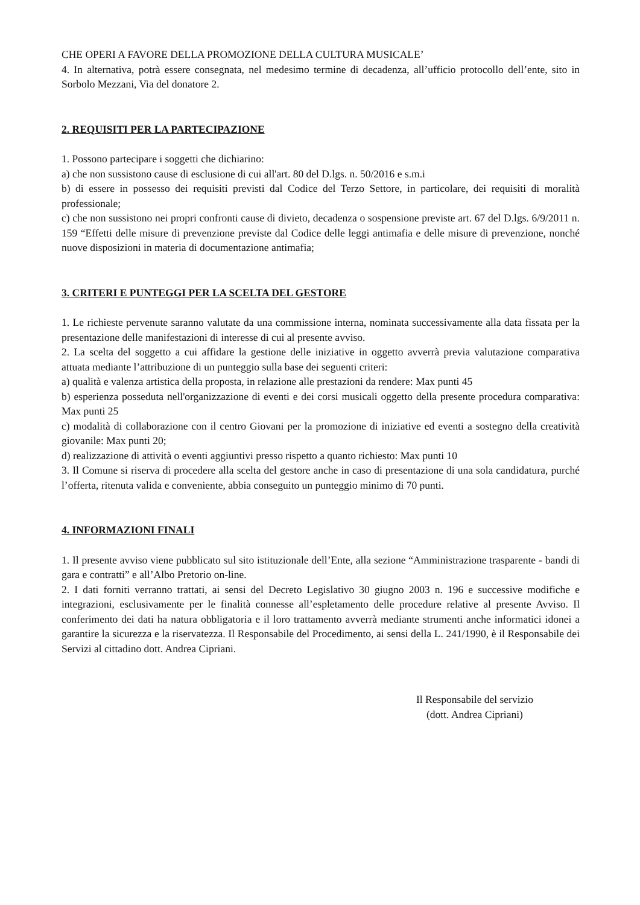CHE OPERI A FAVORE DELLA PROMOZIONE DELLA CULTURA MUSICALE’
4. In alternativa, potrà essere consegnata, nel medesimo termine di decadenza, all’ufficio protocollo dell’ente, sito in Sorbolo Mezzani, Via del donatore 2.
2. REQUISITI PER LA PARTECIPAZIONE
1. Possono partecipare i soggetti che dichiarino:
a) che non sussistono cause di esclusione di cui all'art. 80 del D.lgs. n. 50/2016 e s.m.i
b) di essere in possesso dei requisiti previsti dal Codice del Terzo Settore, in particolare, dei requisiti di moralità professionale;
c) che non sussistono nei propri confronti cause di divieto, decadenza o sospensione previste art. 67 del D.lgs. 6/9/2011 n. 159 “Effetti delle misure di prevenzione previste dal Codice delle leggi antimafia e delle misure di prevenzione, nonché nuove disposizioni in materia di documentazione antimafia;
3. CRITERI E PUNTEGGI PER LA SCELTA DEL GESTORE
1. Le richieste pervenute saranno valutate da una commissione interna, nominata successivamente alla data fissata per la presentazione delle manifestazioni di interesse di cui al presente avviso.
2. La scelta del soggetto a cui affidare la gestione delle iniziative in oggetto avverrà previa valutazione comparativa attuata mediante l’attribuzione di un punteggio sulla base dei seguenti criteri:
a) qualità e valenza artistica della proposta, in relazione alle prestazioni da rendere: Max punti 45
b) esperienza posseduta nell'organizzazione di eventi e dei corsi musicali oggetto della presente procedura comparativa: Max punti 25
c) modalità di collaborazione con il centro Giovani per la promozione di iniziative ed eventi a sostegno della creatività giovanile: Max punti 20;
d) realizzazione di attività o eventi aggiuntivi presso rispetto a quanto richiesto: Max punti 10
3. Il Comune si riserva di procedere alla scelta del gestore anche in caso di presentazione di una sola candidatura, purché l’offerta, ritenuta valida e conveniente, abbia conseguito un punteggio minimo di 70 punti.
4. INFORMAZIONI FINALI
1. Il presente avviso viene pubblicato sul sito istituzionale dell’Ente, alla sezione “Amministrazione trasparente - bandi di gara e contratti” e all’Albo Pretorio on-line.
2. I dati forniti verranno trattati, ai sensi del Decreto Legislativo 30 giugno 2003 n. 196 e successive modifiche e integrazioni, esclusivamente per le finalità connesse all’espletamento delle procedure relative al presente Avviso. Il conferimento dei dati ha natura obbligatoria e il loro trattamento avverrà mediante strumenti anche informatici idonei a garantire la sicurezza e la riservatezza. Il Responsabile del Procedimento, ai sensi della L. 241/1990, è il Responsabile dei Servizi al cittadino dott. Andrea Cipriani.
Il Responsabile del servizio
(dott. Andrea Cipriani)